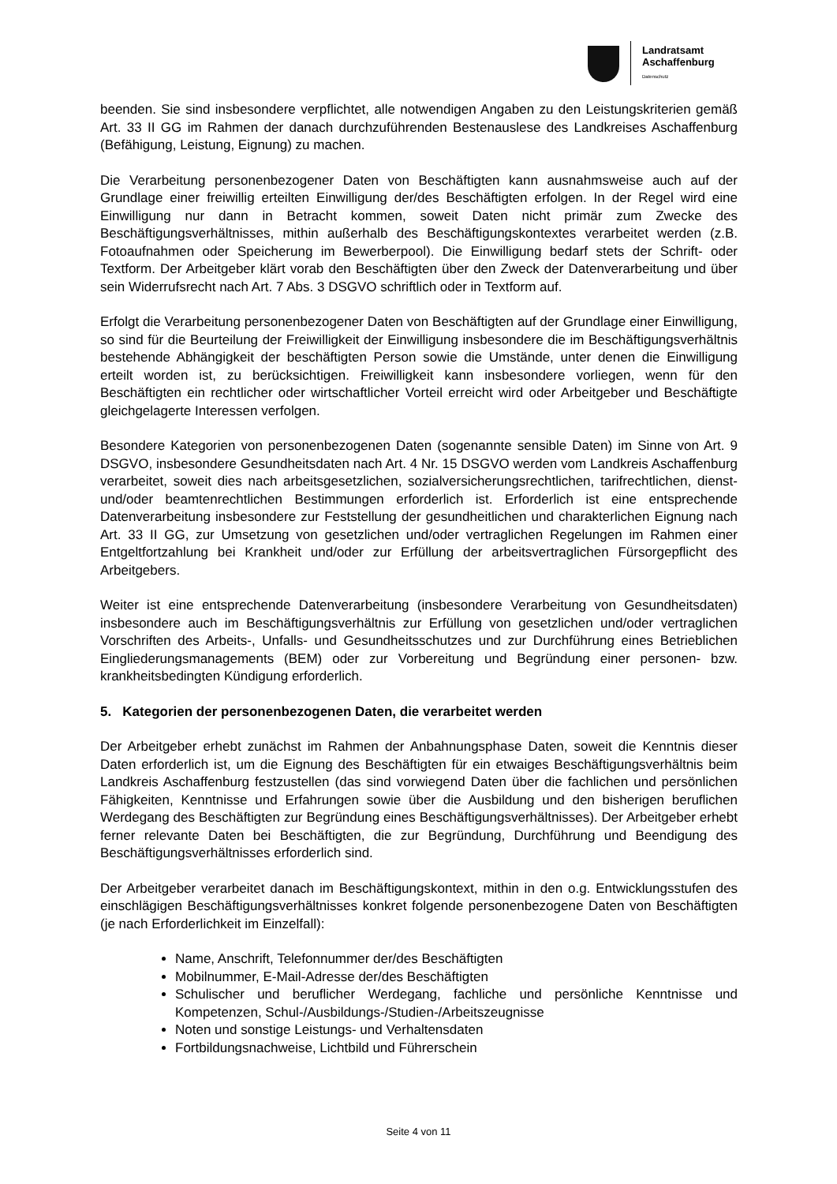Landratsamt
Aschaffenburg
Datenschutz
beenden. Sie sind insbesondere verpflichtet, alle notwendigen Angaben zu den Leistungskriterien gemäß Art. 33 II GG im Rahmen der danach durchzuführenden Bestenauslese des Landkreises Aschaffenburg (Befähigung, Leistung, Eignung) zu machen.
Die Verarbeitung personenbezogener Daten von Beschäftigten kann ausnahmsweise auch auf der Grundlage einer freiwillig erteilten Einwilligung der/des Beschäftigten erfolgen. In der Regel wird eine Einwilligung nur dann in Betracht kommen, soweit Daten nicht primär zum Zwecke des Beschäftigungsverhältnisses, mithin außerhalb des Beschäftigungskontextes verarbeitet werden (z.B. Fotoaufnahmen oder Speicherung im Bewerberpool). Die Einwilligung bedarf stets der Schrift- oder Textform. Der Arbeitgeber klärt vorab den Beschäftigten über den Zweck der Datenverarbeitung und über sein Widerrufsrecht nach Art. 7 Abs. 3 DSGVO schriftlich oder in Textform auf.
Erfolgt die Verarbeitung personenbezogener Daten von Beschäftigten auf der Grundlage einer Einwilligung, so sind für die Beurteilung der Freiwilligkeit der Einwilligung insbesondere die im Beschäftigungsverhältnis bestehende Abhängigkeit der beschäftigten Person sowie die Umstände, unter denen die Einwilligung erteilt worden ist, zu berücksichtigen. Freiwilligkeit kann insbesondere vorliegen, wenn für den Beschäftigten ein rechtlicher oder wirtschaftlicher Vorteil erreicht wird oder Arbeitgeber und Beschäftigte gleichgelagerte Interessen verfolgen.
Besondere Kategorien von personenbezogenen Daten (sogenannte sensible Daten) im Sinne von Art. 9 DSGVO, insbesondere Gesundheitsdaten nach Art. 4 Nr. 15 DSGVO werden vom Landkreis Aschaffenburg verarbeitet, soweit dies nach arbeitsgesetzlichen, sozialversicherungsrechtlichen, tarifrechtlichen, dienst- und/oder beamtenrechtlichen Bestimmungen erforderlich ist. Erforderlich ist eine entsprechende Datenverarbeitung insbesondere zur Feststellung der gesundheitlichen und charakterlichen Eignung nach Art. 33 II GG, zur Umsetzung von gesetzlichen und/oder vertraglichen Regelungen im Rahmen einer Entgeltfortzahlung bei Krankheit und/oder zur Erfüllung der arbeitsvertraglichen Fürsorgepflicht des Arbeitgebers.
Weiter ist eine entsprechende Datenverarbeitung (insbesondere Verarbeitung von Gesundheitsdaten) insbesondere auch im Beschäftigungsverhältnis zur Erfüllung von gesetzlichen und/oder vertraglichen Vorschriften des Arbeits-, Unfalls- und Gesundheitsschutzes und zur Durchführung eines Betrieblichen Eingliederungsmanagements (BEM) oder zur Vorbereitung und Begründung einer personen- bzw. krankheitsbedingten Kündigung erforderlich.
5. Kategorien der personenbezogenen Daten, die verarbeitet werden
Der Arbeitgeber erhebt zunächst im Rahmen der Anbahnungsphase Daten, soweit die Kenntnis dieser Daten erforderlich ist, um die Eignung des Beschäftigten für ein etwaiges Beschäftigungsverhältnis beim Landkreis Aschaffenburg festzustellen (das sind vorwiegend Daten über die fachlichen und persönlichen Fähigkeiten, Kenntnisse und Erfahrungen sowie über die Ausbildung und den bisherigen beruflichen Werdegang des Beschäftigten zur Begründung eines Beschäftigungsverhältnisses). Der Arbeitgeber erhebt ferner relevante Daten bei Beschäftigten, die zur Begründung, Durchführung und Beendigung des Beschäftigungsverhältnisses erforderlich sind.
Der Arbeitgeber verarbeitet danach im Beschäftigungskontext, mithin in den o.g. Entwicklungsstufen des einschlägigen Beschäftigungsverhältnisses konkret folgende personenbezogene Daten von Beschäftigten (je nach Erforderlichkeit im Einzelfall):
Name, Anschrift, Telefonnummer der/des Beschäftigten
Mobilnummer, E-Mail-Adresse der/des Beschäftigten
Schulischer und beruflicher Werdegang, fachliche und persönliche Kenntnisse und Kompetenzen, Schul-/Ausbildungs-/Studien-/Arbeitszeugnisse
Noten und sonstige Leistungs- und Verhaltensdaten
Fortbildungsnachweise, Lichtbild und Führerschein
Seite 4 von 11